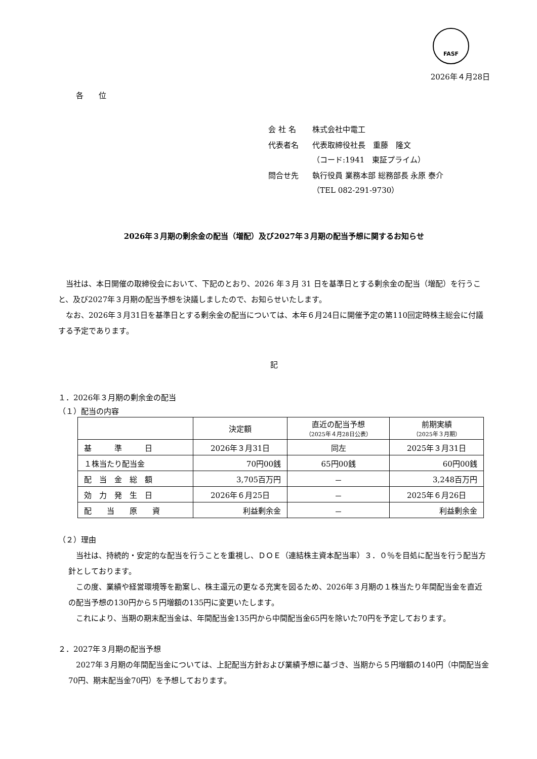FASF
2026年４月28日
各　　位
| 会 社 名 | 株式会社中電工 |
| 代表者名 | 代表取締役社長 重藤 隆文 （コード:1941 東証プライム） |
| 問合せ先 | 執行役員 業務本部 総務部長 永原 泰介 （TEL 082-291-9730） |
2026年３月期の剰余金の配当（増配）及び2027年３月期の配当予想に関するお知らせ
　当社は、本日開催の取締役会において、下記のとおり、2026 年３月 31 日を基準日とする剰余金の配当（増配）を行うこと、及び2027年３月期の配当予想を決議しましたので、お知らせいたします。
　なお、2026年３月31日を基準日とする剰余金の配当については、本年６月24日に開催予定の第110回定時株主総会に付議する予定であります。
記
１．2026年３月期の剰余金の配当
（１）配当の内容
| | 決定額 | 直近の配当予想 （2025年４月28日公表） | 前期実績 （2025年３月期） |
| --- | --- | --- | --- |
| 基 準 日 | 2026年３月31日 | 同左 | 2025年３月31日 |
| １株当たり配当金 | 70円00銭 | 65円00銭 | 60円00銭 |
| 配 当 金 総 額 | 3,705百万円 | － | 3,248百万円 |
| 効 力 発 生 日 | 2026年６月25日 | － | 2025年６月26日 |
| 配 当 原 資 | 利益剰余金 | － | 利益剰余金 |
（２）理由
　当社は、持続的・安定的な配当を行うことを重視し、ＤＯＥ（連結株主資本配当率）３．０％を目処に配当を行う配当方針としております。
　この度、業績や経営環境等を勘案し、株主還元の更なる充実を図るため、2026年３月期の１株当たり年間配当金を直近の配当予想の130円から５円増額の135円に変更いたします。
　これにより、当期の期末配当金は、年間配当金135円から中間配当金65円を除いた70円を予定しております。
２．2027年３月期の配当予想
　2027年３月期の年間配当金については、上記配当方針および業績予想に基づき、当期から５円増額の140円（中間配当金70円、期末配当金70円）を予想しております。